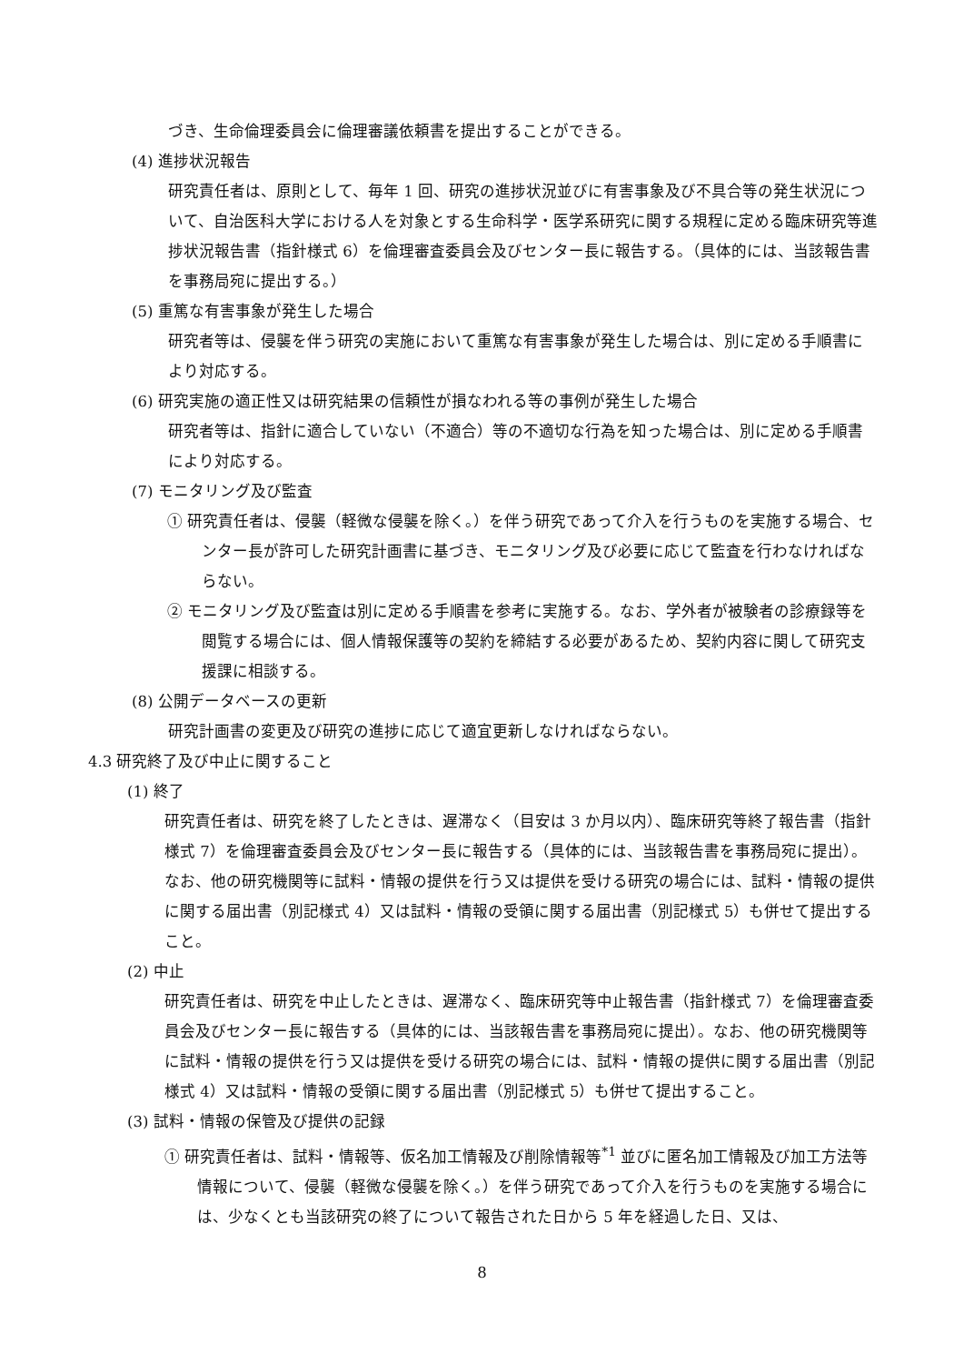づき、生命倫理委員会に倫理審議依頼書を提出することができる。
(4) 進捗状況報告
研究責任者は、原則として、毎年 1 回、研究の進捗状況並びに有害事象及び不具合等の発生状況について、自治医科大学における人を対象とする生命科学・医学系研究に関する規程に定める臨床研究等進捗状況報告書（指針様式 6）を倫理審査委員会及びセンター長に報告する。（具体的には、当該報告書を事務局宛に提出する。）
(5) 重篤な有害事象が発生した場合
研究者等は、侵襲を伴う研究の実施において重篤な有害事象が発生した場合は、別に定める手順書により対応する。
(6) 研究実施の適正性又は研究結果の信頼性が損なわれる等の事例が発生した場合
研究者等は、指針に適合していない（不適合）等の不適切な行為を知った場合は、別に定める手順書により対応する。
(7) モニタリング及び監査
① 研究責任者は、侵襲（軽微な侵襲を除く。）を伴う研究であって介入を行うものを実施する場合、センター長が許可した研究計画書に基づき、モニタリング及び必要に応じて監査を行わなければならない。
② モニタリング及び監査は別に定める手順書を参考に実施する。なお、学外者が被験者の診療録等を閲覧する場合には、個人情報保護等の契約を締結する必要があるため、契約内容に関して研究支援課に相談する。
(8) 公開データベースの更新
研究計画書の変更及び研究の進捗に応じて適宜更新しなければならない。
4.3 研究終了及び中止に関すること
(1) 終了
研究責任者は、研究を終了したときは、遅滞なく（目安は 3 か月以内）、臨床研究等終了報告書（指針様式 7）を倫理審査委員会及びセンター長に報告する（具体的には、当該報告書を事務局宛に提出）。なお、他の研究機関等に試料・情報の提供を行う又は提供を受ける研究の場合には、試料・情報の提供に関する届出書（別記様式 4）又は試料・情報の受領に関する届出書（別記様式 5）も併せて提出すること。
(2) 中止
研究責任者は、研究を中止したときは、遅滞なく、臨床研究等中止報告書（指針様式 7）を倫理審査委員会及びセンター長に報告する（具体的には、当該報告書を事務局宛に提出）。なお、他の研究機関等に試料・情報の提供を行う又は提供を受ける研究の場合には、試料・情報の提供に関する届出書（別記様式 4）又は試料・情報の受領に関する届出書（別記様式 5）も併せて提出すること。
(3) 試料・情報の保管及び提供の記録
① 研究責任者は、試料・情報等、仮名加工情報及び削除情報等<sup>*1</sup> 並びに匿名加工情報及び加工方法等情報について、侵襲（軽微な侵襲を除く。）を伴う研究であって介入を行うものを実施する場合には、少なくとも当該研究の終了について報告された日から 5 年を経過した日、又は、
8